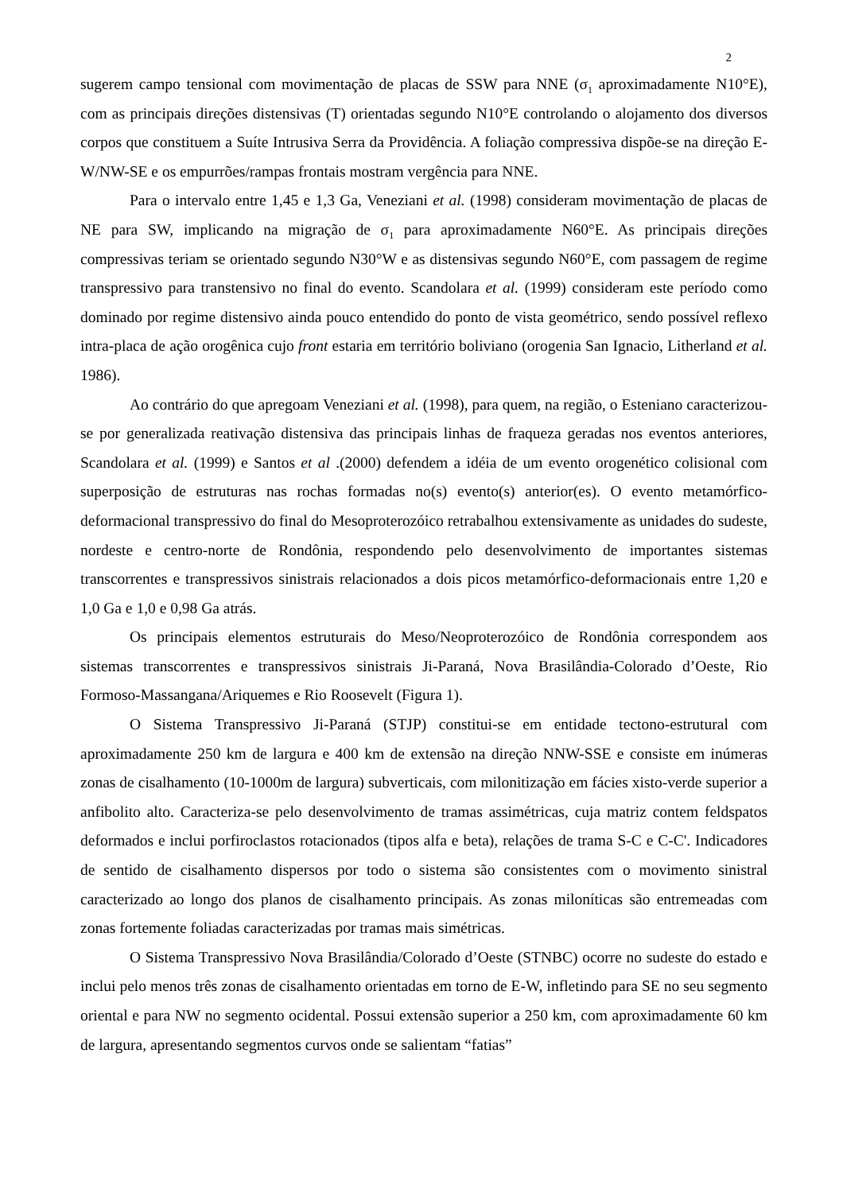2
sugerem campo tensional com movimentação de placas de SSW para NNE (σ<sub>1</sub> aproximadamente N10°E), com as principais direções distensivas (T) orientadas segundo N10°E controlando o alojamento dos diversos corpos que constituem a Suíte Intrusiva Serra da Providência. A foliação compressiva dispõe-se na direção E-W/NW-SE e os empurrões/rampas frontais mostram vergência para NNE.
Para o intervalo entre 1,45 e 1,3 Ga, Veneziani et al. (1998) consideram movimentação de placas de NE para SW, implicando na migração de σ<sub>1</sub> para aproximadamente N60°E. As principais direções compressivas teriam se orientado segundo N30°W e as distensivas segundo N60°E, com passagem de regime transpressivo para transtensivo no final do evento. Scandolara et al. (1999) consideram este período como dominado por regime distensivo ainda pouco entendido do ponto de vista geométrico, sendo possível reflexo intra-placa de ação orogênica cujo front estaria em território boliviano (orogenia San Ignacio, Litherland et al. 1986).
Ao contrário do que apregoam Veneziani et al. (1998), para quem, na região, o Esteniano caracterizou-se por generalizada reativação distensiva das principais linhas de fraqueza geradas nos eventos anteriores, Scandolara et al. (1999) e Santos et al .(2000) defendem a idéia de um evento orogenético colisional com superposição de estruturas nas rochas formadas no(s) evento(s) anterior(es). O evento metamórfico-deformacional transpressivo do final do Mesoproterozóico retrabalhou extensivamente as unidades do sudeste, nordeste e centro-norte de Rondônia, respondendo pelo desenvolvimento de importantes sistemas transcorrentes e transpressivos sinistrais relacionados a dois picos metamórfico-deformacionais entre 1,20 e 1,0 Ga e 1,0 e 0,98 Ga atrás.
Os principais elementos estruturais do Meso/Neoproterozóico de Rondônia correspondem aos sistemas transcorrentes e transpressivos sinistrais Ji-Paraná, Nova Brasilândia-Colorado d’Oeste, Rio Formoso-Massangana/Ariquemes e Rio Roosevelt (Figura 1).
O Sistema Transpressivo Ji-Paraná (STJP) constitui-se em entidade tectono-estrutural com aproximadamente 250 km de largura e 400 km de extensão na direção NNW-SSE e consiste em inúmeras zonas de cisalhamento (10-1000m de largura) subverticais, com milonitização em fácies xisto-verde superior a anfibolito alto. Caracteriza-se pelo desenvolvimento de tramas assimétricas, cuja matriz contem feldspatos deformados e inclui porfiroclastos rotacionados (tipos alfa e beta), relações de trama S-C e C-C'. Indicadores de sentido de cisalhamento dispersos por todo o sistema são consistentes com o movimento sinistral caracterizado ao longo dos planos de cisalhamento principais. As zonas miloníticas são entremeadas com zonas fortemente foliadas caracterizadas por tramas mais simétricas.
O Sistema Transpressivo Nova Brasilândia/Colorado d’Oeste (STNBC) ocorre no sudeste do estado e inclui pelo menos três zonas de cisalhamento orientadas em torno de E-W, infletindo para SE no seu segmento oriental e para NW no segmento ocidental. Possui extensão superior a 250 km, com aproximadamente 60 km de largura, apresentando segmentos curvos onde se salientam “fatias”